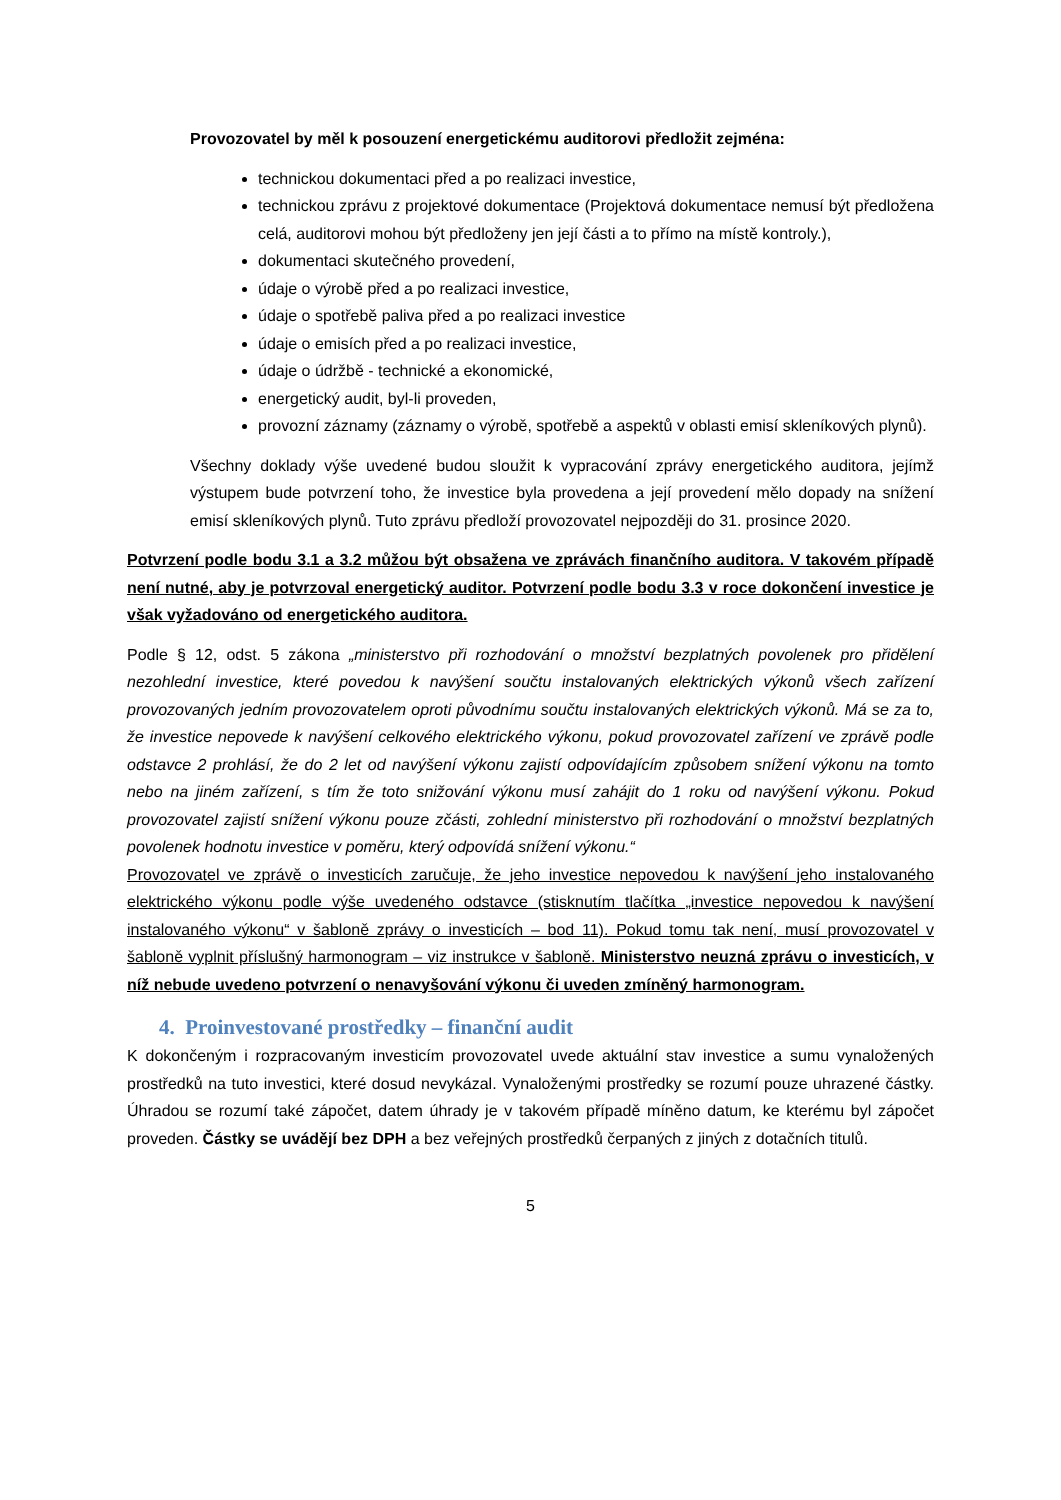Provozovatel by měl k posouzení energetickému auditorovi předložit zejména:
technickou dokumentaci před a po realizaci investice,
technickou zprávu z projektové dokumentace (Projektová dokumentace nemusí být předložena celá, auditorovi mohou být předloženy jen její části a to přímo na místě kontroly.),
dokumentaci skutečného provedení,
údaje o výrobě před a po realizaci investice,
údaje o spotřebě paliva před a po realizaci investice
údaje o emisích před a po realizaci investice,
údaje o údržbě - technické a ekonomické,
energetický audit, byl-li proveden,
provozní záznamy (záznamy o výrobě, spotřebě a aspektů v oblasti emisí skleníkových plynů).
Všechny doklady výše uvedené budou sloužit k vypracování zprávy energetického auditora, jejímž výstupem bude potvrzení toho, že investice byla provedena a její provedení mělo dopady na snížení emisí skleníkových plynů. Tuto zprávu předloží provozovatel nejpozději do 31. prosince 2020.
Potvrzení podle bodu 3.1 a 3.2 můžou být obsažena ve zprávách finančního auditora. V takovém případě není nutné, aby je potvrzoval energetický auditor. Potvrzení podle bodu 3.3 v roce dokončení investice je však vyžadováno od energetického auditora.
Podle § 12, odst. 5 zákona „ministerstvo při rozhodování o množství bezplatných povolenek pro přidělení nezohlední investice, které povedou k navýšení součtu instalovaných elektrických výkonů všech zařízení provozovaných jedním provozovatelem oproti původnímu součtu instalovaných elektrických výkonů. Má se za to, že investice nepovede k navýšení celkového elektrického výkonu, pokud provozovatel zařízení ve zprávě podle odstavce 2 prohlásí, že do 2 let od navýšení výkonu zajistí odpovídajícím způsobem snížení výkonu na tomto nebo na jiném zařízení, s tím že toto snižování výkonu musí zahájit do 1 roku od navýšení výkonu. Pokud provozovatel zajistí snížení výkonu pouze zčásti, zohlední ministerstvo při rozhodování o množství bezplatných povolenek hodnotu investice v poměru, který odpovídá snížení výkonu.“
Provozovatel ve zprávě o investicích zaručuje, že jeho investice nepovedou k navýšení jeho instalovaného elektrického výkonu podle výše uvedeného odstavce (stisknutím tlačítka „investice nepovedou k navýšení instalovaného výkonu“ v šabloně zprávy o investicích – bod 11). Pokud tomu tak není, musí provozovatel v šabloně vyplnit příslušný harmonogram – viz instrukce v šabloně. Ministerstvo neuzná zprávu o investicích, v níž nebude uvedeno potvrzení o nenavyšování výkonu či uveden zmíněný harmonogram.
4. Proinvestované prostředky – finanční audit
K dokončeným i rozpracovaným investicím provozovatel uvede aktuální stav investice a sumu vynaložených prostředků na tuto investici, které dosud nevykázal. Vynaloženými prostředky se rozumí pouze uhrazené částky. Úhradou se rozumí také zápočet, datem úhrady je v takovém případě míněno datum, ke kterému byl zápočet proveden. Částky se uvádějí bez DPH a bez veřejných prostředků čerpaných z jiných z dotačních titulů.
5